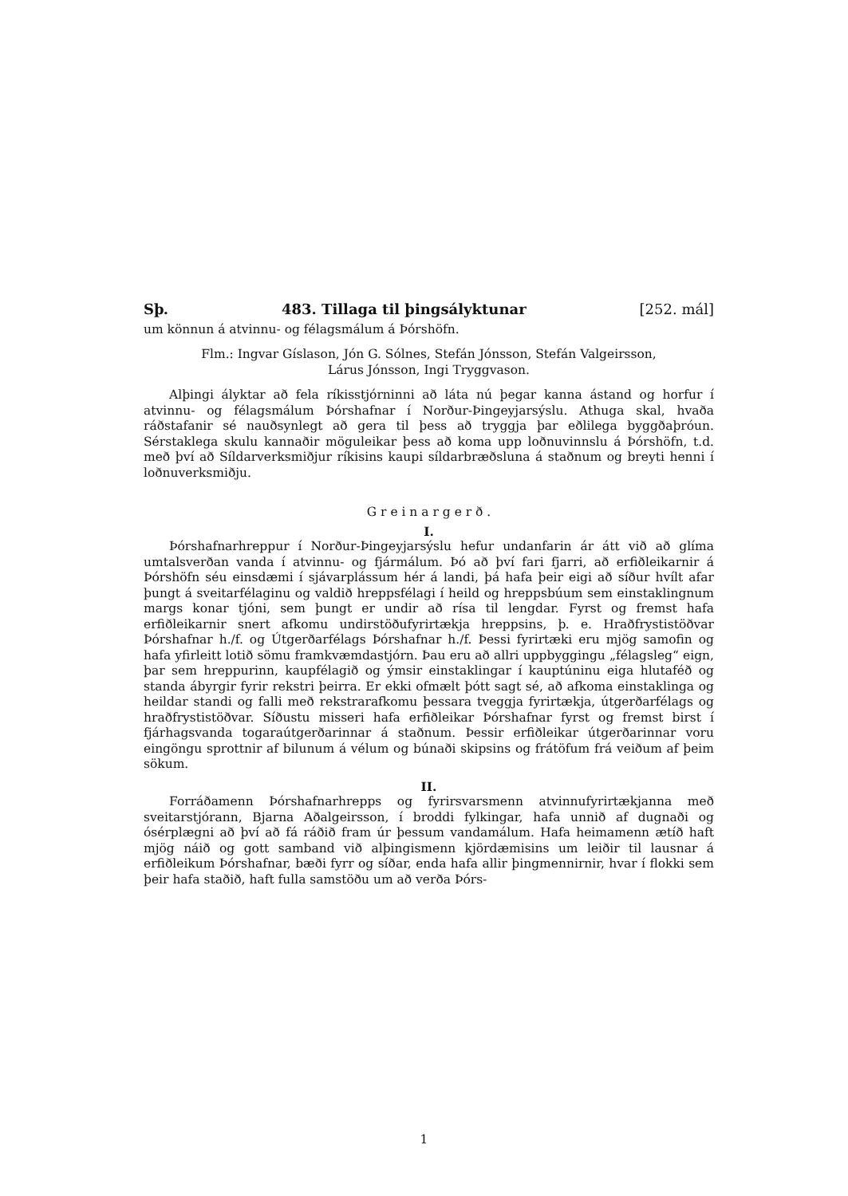Sþ. 483. Tillaga til þingsályktunar [252. mál]
um könnun á atvinnu- og félagsmálum á Þórshöfn.
Flm.: Ingvar Gíslason, Jón G. Sólnes, Stefán Jónsson, Stefán Valgeirsson,
Lárus Jónsson, Ingi Tryggvason.
Alþingi ályktar að fela ríkisstjórninni að láta nú þegar kanna ástand og horfur í atvinnu- og félagsmálum Þórshafnar í Norður-Þingeyjarsýslu. Athuga skal, hvaða ráðstafanir sé nauðsynlegt að gera til þess að tryggja þar eðlilega byggðaþróun. Sérstaklega skulu kannaðir möguleikar þess að koma upp loðnuvinnslu á Þórshöfn, t.d. með því að Síldarverksmiðjur ríkisins kaupi síldarbræðsluna á staðnum og breyti henni í loðnuverksmiðju.
G r e i n a r g e r ð .
I.
Þórshafnarhreppur í Norður-Þingeyjarsýslu hefur undanfarin ár átt við að glíma umtalsverðan vanda í atvinnu- og fjármálum. Þó að því fari fjarri, að erfiðleikarnir á Þórshöfn séu einsdæmi í sjávarplássum hér á landi, þá hafa þeir eigi að síður hvílt afar þungt á sveitarfélaginu og valdið hreppsfélagi í heild og hreppsbúum sem einstaklingnum margs konar tjóni, sem þungt er undir að rísa til lengdar. Fyrst og fremst hafa erfiðleikarnir snert afkomu undirstöðufyrirtækja hreppsins, þ. e. Hraðfrystistöðvar Þórshafnar h./f. og Útgerðarfélags Þórshafnar h./f. Þessi fyrirtæki eru mjög samofin og hafa yfirleitt lotið sömu framkvæmdastjórn. Þau eru að allri uppbyggingu „félagsleg“ eign, þar sem hreppurinn, kaupfélagið og ýmsir einstaklingar í kauptúninu eiga hlutaféð og standa ábyrgir fyrir rekstri þeirra. Er ekki ofmælt þótt sagt sé, að afkoma einstaklinga og heildar standi og falli með rekstrarafkomu þessara tveggja fyrirtækja, útgerðarfélags og hraðfrystistöðvar. Síðustu misseri hafa erfiðleikar Þórshafnar fyrst og fremst birst í fjárhagsvanda togaraútgerðarinnar á staðnum. Þessir erfiðleikar útgerðarinnar voru eingöngu sprottnir af bilunum á vélum og búnaði skipsins og frátöfum frá veiðum af þeim sökum.
II.
Forráðamenn Þórshafnarhrepps og fyrirsvarsmenn atvinnufyrirtækjanna með sveitarstjórann, Bjarna Aðalgeirsson, í broddi fylkingar, hafa unnið af dugnaði og ósérplægni að því að fá ráðið fram úr þessum vandamálum. Hafa heimamenn ætíð haft mjög náið og gott samband við alþingismenn kjördæmisins um leiðir til lausnar á erfiðleikum Þórshafnar, bæði fyrr og síðar, enda hafa allir þingmennirnir, hvar í flokki sem þeir hafa staðið, haft fulla samstöðu um að verða Þórs-
1